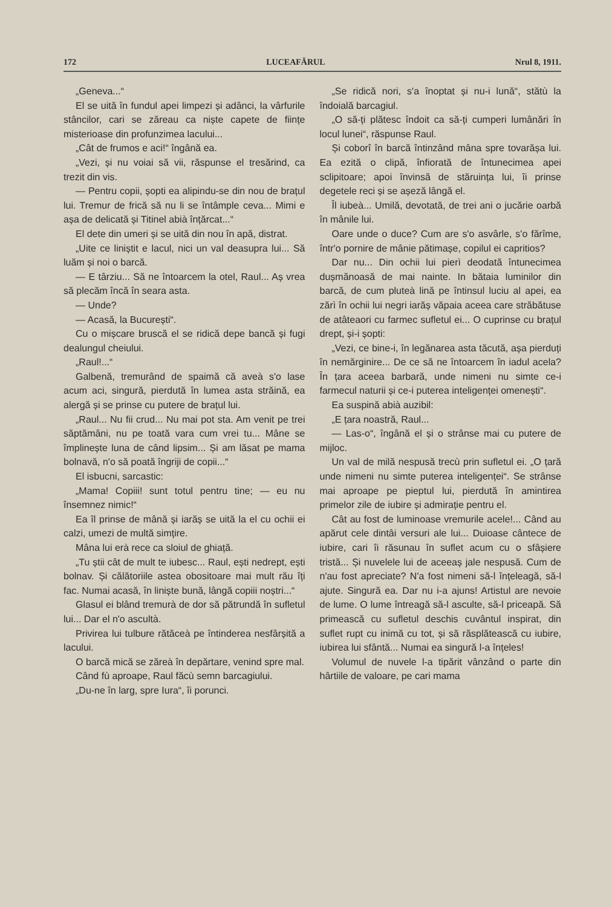172 LUCEAFĂRUL Nrul 8, 1911.
„Geneva...“
El se uită în fundul apei limpezi și adânci, la vârfurile stâncilor, cari se zăreau ca niște capete de ființe misterioase din profunzimea lacului...
„Cât de frumos e aci!“ îngână ea.
„Vezi, și nu voiai să vii, răspunse el tresărind, ca trezit din vis.
— Pentru copii, șopti ea alipindu-se din nou de brațul lui. Tremur de frică să nu li se întâmple ceva... Mimi e așa de delicată și Titinel abià înțărcat...“
El dete din umeri și se uită din nou în apă, distrat.
„Uite ce liniștit e lacul, nici un val deasupra lui... Să luăm și noi o barcă.
— E târziu... Să ne întoarcem la otel, Raul... Aș vrea să plecăm încă în seara asta.
— Unde?
— Acasă, la București“.
Cu o mișcare bruscă el se ridică depe bancă și fugi dealungul cheiului.
„Raul!...“
Galbenă, tremurând de spaimă că aveà s'o lase acum aci, singură, pierdută în lumea asta străină, ea alergă și se prinse cu putere de brațul lui.
„Raul... Nu fii crud... Nu mai pot sta. Am venit pe trei săptămâni, nu pe toată vara cum vrei tu... Mâne se împlinește luna de când lipsim... Și am lăsat pe mama bolnavă, n'o să poată îngriji de copii...“
El isbucni, sarcastic:
„Mama! Copiii! sunt totul pentru tine; — eu nu însemnez nimic!“
Ea îl prinse de mână și iarăș se uită la el cu ochii ei calzi, umezi de multă simțire.
Mâna lui erà rece ca sloiul de ghiață.
„Tu știi cât de mult te iubesc... Raul, ești nedrept, ești bolnav. Și călătoriile astea obositoare mai mult rău îți fac. Numai acasă, în liniște bună, lângă copiii noștri...“
Glasul ei blând tremurà de dor să pătrundă în sufletul lui... Dar el n'o ascultà.
Privirea lui tulbure rătăceà pe întinderea nesfârșită a lacului.
O barcă mică se zăreà în depărtare, venind spre mal.
Când fù aproape, Raul făcù semn barcagiului.
„Du-ne în larg, spre Iura“, îi porunci.
„Se ridică nori, s'a înoptat și nu-i lună“, stătù la îndoială barcagiul.
„O să-ți plătesc îndoit ca să-ți cumperi lumânări în locul lunei“, răspunse Raul.
Și coborî în barcă întinzând mâna spre tovarășa lui. Ea ezită o clipă, înfiorată de întunecimea apei sclipitoare; apoi învinsă de stăruința lui, îi prinse degetele reci și se așeză lângă el.
Îl iubeà... Umilă, devotată, de trei ani o jucărie oarbă în mânile lui.
Oare unde o duce? Cum are s'o asvârle, s'o fărîme, într'o pornire de mânie pătimașe, copilul ei capritios?
Dar nu... Din ochii lui pierì deodată întunecimea dușmănoasă de mai nainte. In bătaia luminilor din barcă, de cum pluteà lină pe întinsul luciu al apei, ea zărì în ochii lui negri iarăș văpaia aceea care străbătuse de atâteaori cu farmec sufletul ei... O cuprinse cu brațul drept, și-i șopti:
„Vezi, ce bine-i, în legănarea asta tăcută, așa pierduți în nemărginire... De ce să ne întoarcem în iadul acela? În țara aceea barbară, unde nimeni nu simte ce-i farmecul naturii și ce-i puterea inteligenței omenești“.
Ea suspină abià auzibil:
„E țara noastră, Raul...
— Las-o“, îngână el și o strânse mai cu putere de mijloc.
Un val de milă nespusă trecù prin sufletul ei. „O țară unde nimeni nu simte puterea inteligenței“. Se strânse mai aproape pe pieptul lui, pierdută în amintirea primelor zile de iubire și admirație pentru el.
Cât au fost de luminoase vremurile acele!... Când au apărut cele dintâi versuri ale lui... Duioase cântece de iubire, cari îi răsunau în suflet acum cu o sfâșiere tristă... Și nuvelele lui de aceeaș jale nespusă. Cum de n'au fost apreciate? N'a fost nimeni să-l înțeleagă, să-l ajute. Singură ea. Dar nu i-a ajuns! Artistul are nevoie de lume. O lume întreagă să-l asculte, să-l priceapă. Să primească cu sufletul deschis cuvântul inspirat, din suflet rupt cu inimă cu tot, și să răsplătească cu iubire, iubirea lui sfântă... Numai ea singură l-a înțeles!
Volumul de nuvele l-a tipărit vânzând o parte din hârtiile de valoare, pe cari mama